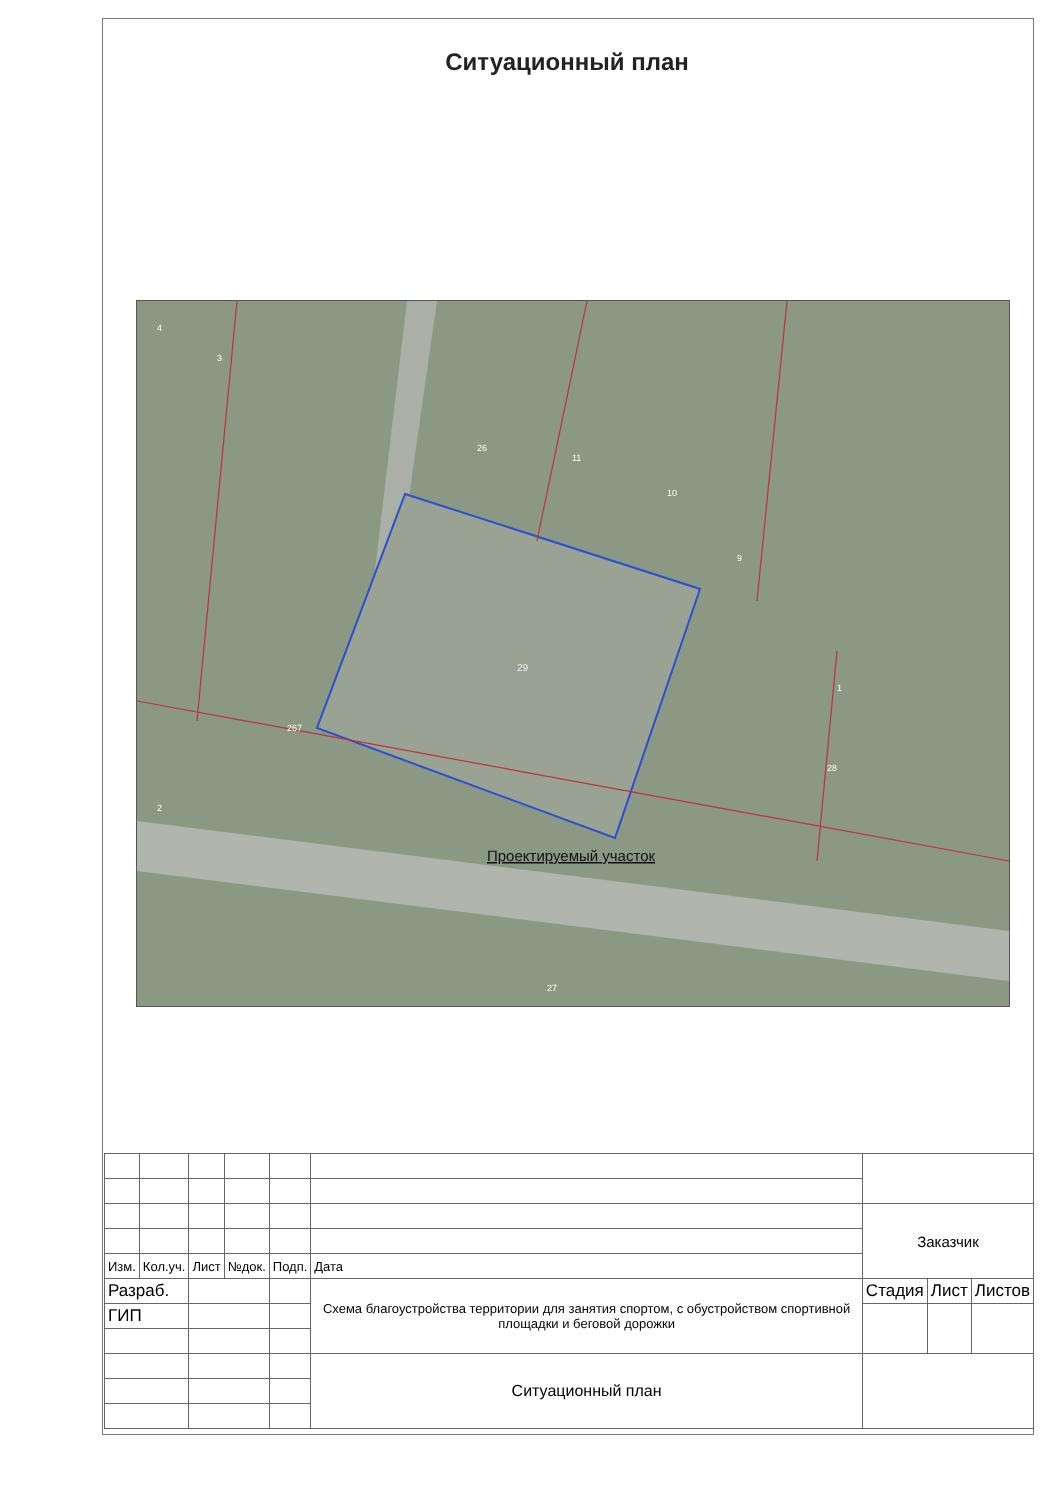Ситуационный план
29
Проектируемый участок
267
4
3
26
11
10
9
1
28
2
27
| | | | | | | Заказчик | | | |
| Изм. | Кол.уч. | Лист | №док. | Подп. | Дата | | | | |
| Разраб. | | | | | | Схема благоустройства территории для занятия спортом, с обустройством спортивной площадки и беговой дорожки | Стадия | Лист | Листов |
| ГИП | | | | | | | | | |
| | | | | | Ситуационный план | | | | |